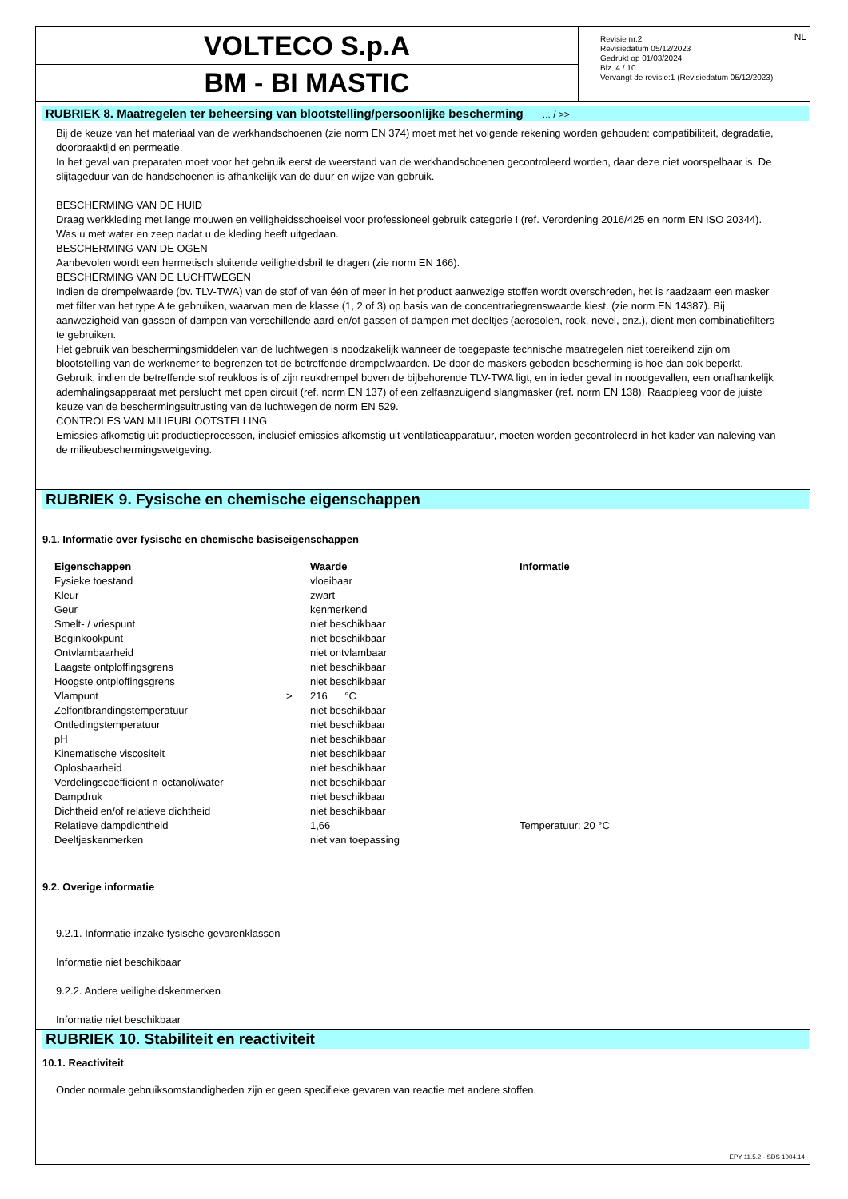VOLTECO S.p.A
BM - BI MASTIC
Revisie nr.2
Revisiedatum 05/12/2023
Gedrukt op 01/03/2024
Blz. 4 / 10
Vervangt de revisie:1 (Revisiedatum 05/12/2023)
NL
RUBRIEK 8. Maatregelen ter beheersing van blootstelling/persoonlijke bescherming ... / >>
Bij de keuze van het materiaal van de werkhandschoenen (zie norm EN 374) moet met het volgende rekening worden gehouden: compatibiliteit, degradatie, doorbraaktijd en permeatie.
In het geval van preparaten moet voor het gebruik eerst de weerstand van de werkhandschoenen gecontroleerd worden, daar deze niet voorspelbaar is. De slijtageduur van de handschoenen is afhankelijk van de duur en wijze van gebruik.
BESCHERMING VAN DE HUID
Draag werkkleding met lange mouwen en veiligheidsschoeisel voor professioneel gebruik categorie I (ref. Verordening 2016/425 en norm EN ISO 20344). Was u met water en zeep nadat u de kleding heeft uitgedaan.
BESCHERMING VAN DE OGEN
Aanbevolen wordt een hermetisch sluitende veiligheidsbril te dragen (zie norm EN 166).
BESCHERMING VAN DE LUCHTWEGEN
Indien de drempelwaarde (bv. TLV-TWA) van de stof of van één of meer in het product aanwezige stoffen wordt overschreden, het is raadzaam een masker met filter van het type A te gebruiken, waarvan men de klasse (1, 2 of 3) op basis van de concentratiegrenswaarde kiest. (zie norm EN 14387). Bij aanwezigheid van gassen of dampen van verschillende aard en/of gassen of dampen met deeltjes (aerosolen, rook, nevel, enz.), dient men combinatiefilters te gebruiken.
Het gebruik van beschermingsmiddelen van de luchtwegen is noodzakelijk wanneer de toegepaste technische maatregelen niet toereikend zijn om blootstelling van de werknemer te begrenzen tot de betreffende drempelwaarden. De door de maskers geboden bescherming is hoe dan ook beperkt.
Gebruik, indien de betreffende stof reukloos is of zijn reukdrempel boven de bijbehorende TLV-TWA ligt, en in ieder geval in noodgevallen, een onafhankelijk ademhalingsapparaat met perslucht met open circuit (ref. norm EN 137) of een zelfaanzuigend slangmasker (ref. norm EN 138). Raadpleeg voor de juiste keuze van de beschermingsuitrusting van de luchtwegen de norm EN 529.
CONTROLES VAN MILIEUBLOOTSTELLING
Emissies afkomstig uit productieprocessen, inclusief emissies afkomstig uit ventilatieapparatuur, moeten worden gecontroleerd in het kader van naleving van de milieubeschermingswetgeving.
RUBRIEK 9. Fysische en chemische eigenschappen
9.1. Informatie over fysische en chemische basiseigenschappen
| Eigenschappen | | Waarde | Informatie |
| --- | --- | --- | --- |
| Fysieke toestand | | vloeibaar | |
| Kleur | | zwart | |
| Geur | | kenmerkend | |
| Smelt- / vriespunt | | niet beschikbaar | |
| Beginkookpunt | | niet beschikbaar | |
| Ontvlambaarheid | | niet ontvlambaar | |
| Laagste ontploffingsgrens | | niet beschikbaar | |
| Hoogste ontploffingsgrens | | niet beschikbaar | |
| Vlampunt | > | 216 °C | |
| Zelfontbrandingstemperatuur | | niet beschikbaar | |
| Ontledingstemperatuur | | niet beschikbaar | |
| pH | | niet beschikbaar | |
| Kinematische viscositeit | | niet beschikbaar | |
| Oplosbaarheid | | niet beschikbaar | |
| Verdelingscoëfficiënt n-octanol/water | | niet beschikbaar | |
| Dampdruk | | niet beschikbaar | |
| Dichtheid en/of relatieve dichtheid | | niet beschikbaar | |
| Relatieve dampdichtheid | | 1,66 | Temperatuur: 20 °C |
| Deeltjeskenmerken | | niet van toepassing | |
9.2. Overige informatie
9.2.1. Informatie inzake fysische gevarenklassen
Informatie niet beschikbaar
9.2.2. Andere veiligheidskenmerken
Informatie niet beschikbaar
RUBRIEK 10. Stabiliteit en reactiviteit
10.1. Reactiviteit
Onder normale gebruiksomstandigheden zijn er geen specifieke gevaren van reactie met andere stoffen.
EPY 11.5.2 - SDS 1004.14